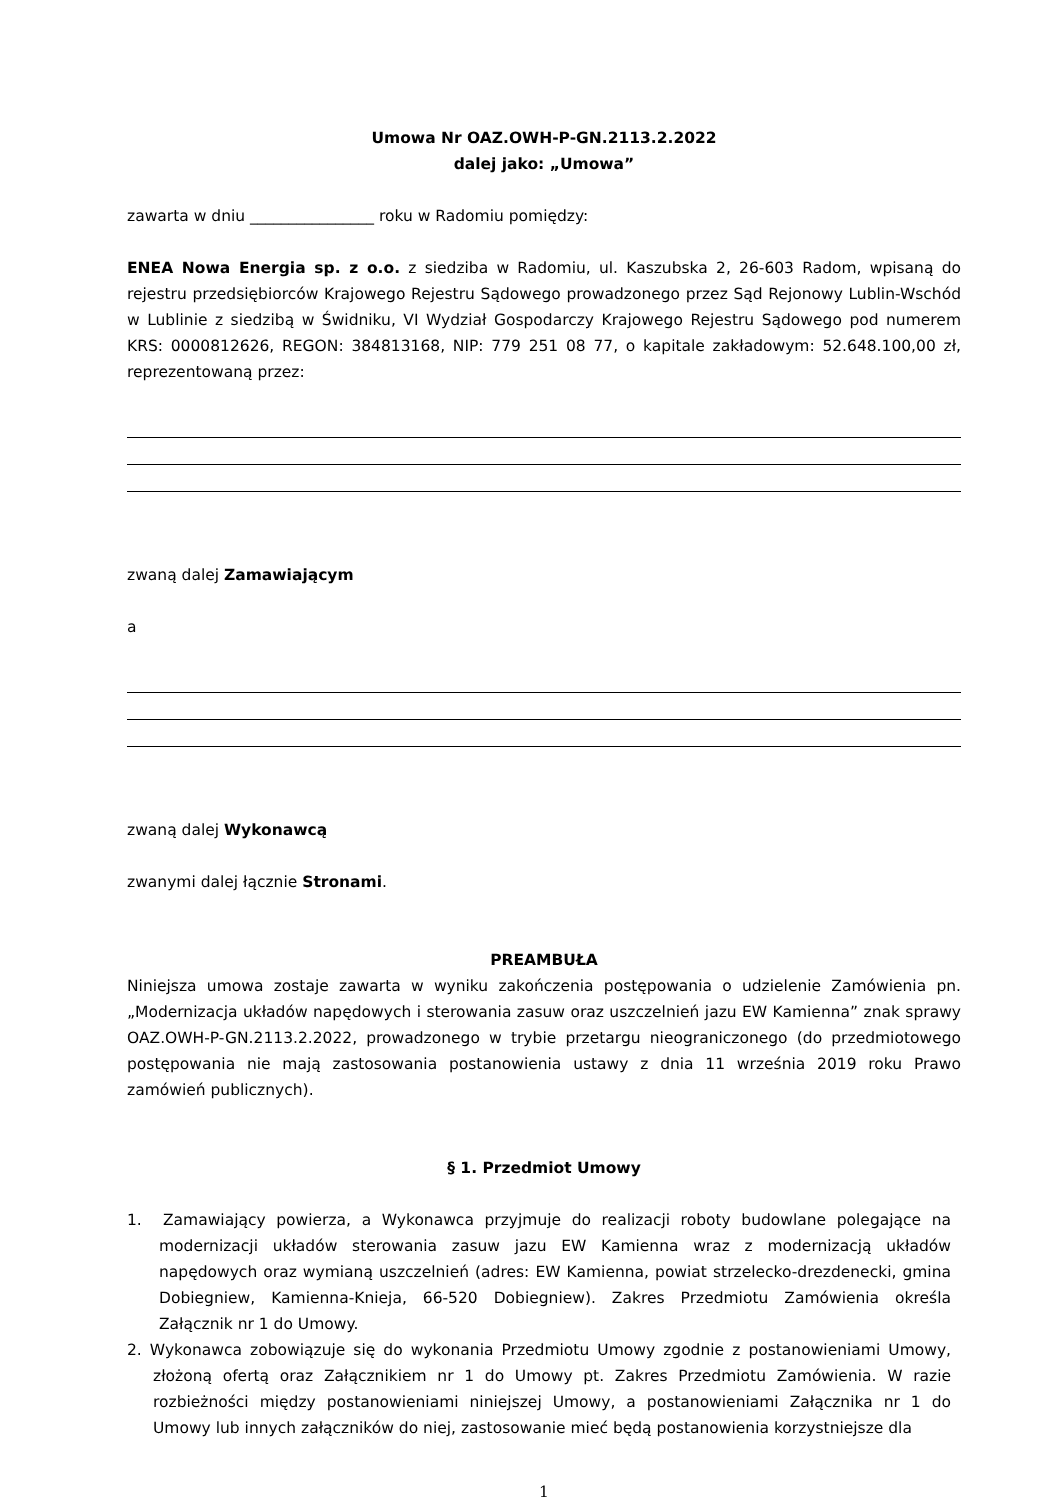Umowa Nr OAZ.OWH-P-GN.2113.2.2022
dalej jako: „Umowa”
zawarta w dniu ________________ roku w Radomiu pomiędzy:
ENEA Nowa Energia sp. z o.o. z siedziba w Radomiu, ul. Kaszubska 2, 26-603 Radom, wpisaną do rejestru przedsiębiorców Krajowego Rejestru Sądowego prowadzonego przez Sąd Rejonowy Lublin-Wschód w Lublinie z siedzibą w Świdniku, VI Wydział Gospodarczy Krajowego Rejestru Sądowego pod numerem KRS: 0000812626, REGON: 384813168, NIP: 779 251 08 77, o kapitale zakładowym: 52.648.100,00 zł, reprezentowaną przez:
zwaną dalej Zamawiającym
a
zwaną dalej Wykonawcą
zwanymi dalej łącznie Stronami.
PREAMBUŁA
Niniejsza umowa zostaje zawarta w wyniku zakończenia postępowania o udzielenie Zamówienia pn. „Modernizacja układów napędowych i sterowania zasuw oraz uszczelnień jazu EW Kamienna” znak sprawy OAZ.OWH-P-GN.2113.2.2022, prowadzonego w trybie przetargu nieograniczonego (do przedmiotowego postępowania nie mają zastosowania postanowienia ustawy z dnia 11 września 2019 roku Prawo zamówień publicznych).
§ 1. Przedmiot Umowy
1. Zamawiający powierza, a Wykonawca przyjmuje do realizacji roboty budowlane polegające na modernizacji układów sterowania zasuw jazu EW Kamienna wraz z modernizacją układów napędowych oraz wymianą uszczelnień (adres: EW Kamienna, powiat strzelecko-drezdenecki, gmina Dobiegniew, Kamienna-Knieja, 66-520 Dobiegniew). Zakres Przedmiotu Zamówienia określa Załącznik nr 1 do Umowy.
2. Wykonawca zobowiązuje się do wykonania Przedmiotu Umowy zgodnie z postanowieniami Umowy, złożoną ofertą oraz Załącznikiem nr 1 do Umowy pt. Zakres Przedmiotu Zamówienia. W razie rozbieżności między postanowieniami niniejszej Umowy, a postanowieniami Załącznika nr 1 do Umowy lub innych załączników do niej, zastosowanie mieć będą postanowienia korzystniejsze dla
1